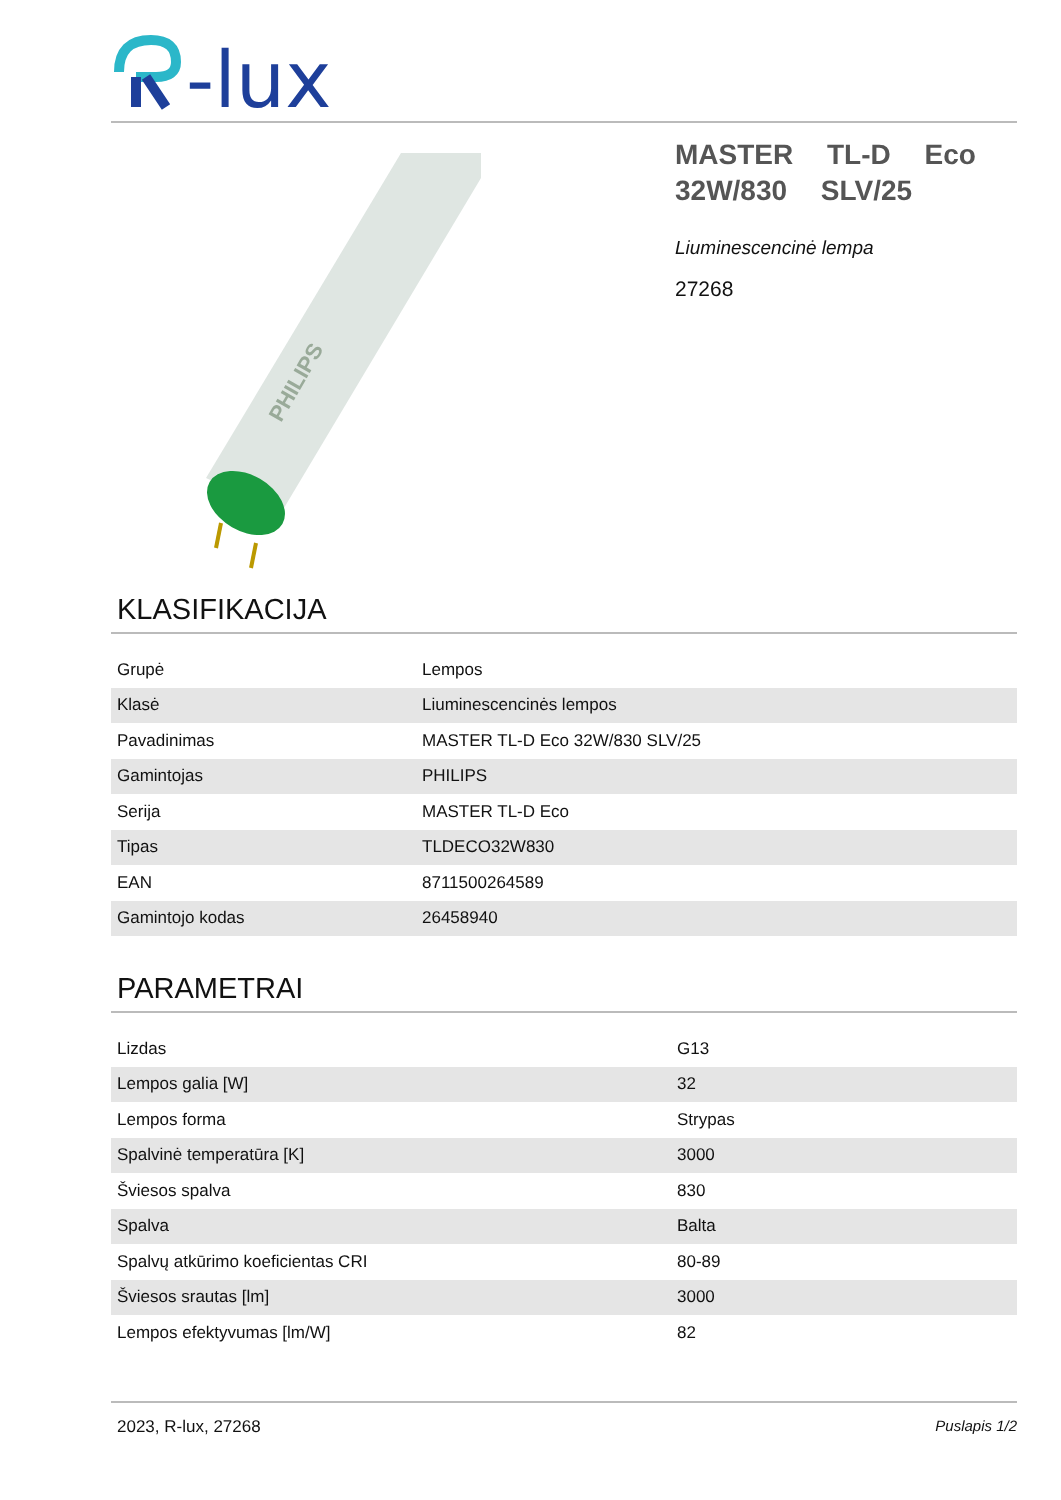-lux
PHILIPS
MASTER TL-D Eco 32W/830 SLV/25
Liuminescencinė lempa
27268
KLASIFIKACIJA
| Grupė | Lempos |
| Klasė | Liuminescencinės lempos |
| Pavadinimas | MASTER TL-D Eco 32W/830 SLV/25 |
| Gamintojas | PHILIPS |
| Serija | MASTER TL-D Eco |
| Tipas | TLDECO32W830 |
| EAN | 8711500264589 |
| Gamintojo kodas | 26458940 |
PARAMETRAI
| Lizdas | G13 |
| Lempos galia [W] | 32 |
| Lempos forma | Strypas |
| Spalvinė temperatūra [K] | 3000 |
| Šviesos spalva | 830 |
| Spalva | Balta |
| Spalvų atkūrimo koeficientas CRI | 80-89 |
| Šviesos srautas [lm] | 3000 |
| Lempos efektyvumas [lm/W] | 82 |
2023, R-lux, 27268 Puslapis 1/2